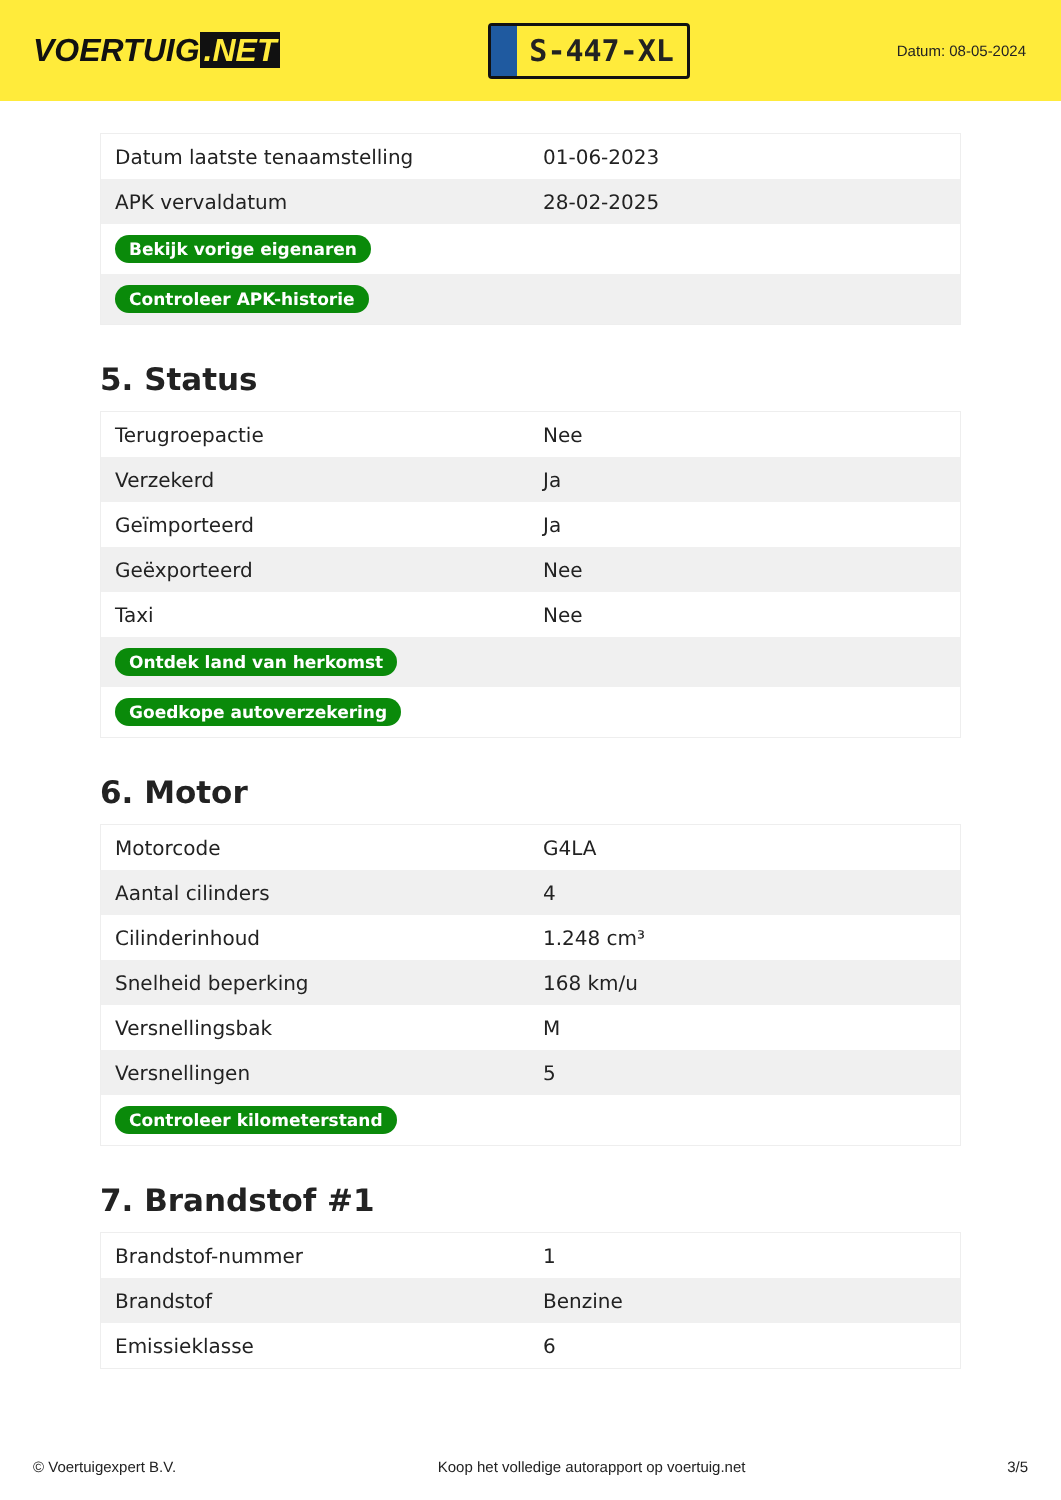VOERTUIG.NET
S-447-XL
Datum: 08-05-2024
| Datum laatste tenaamstelling | 01-06-2023 |
| APK vervaldatum | 28-02-2025 |
| Bekijk vorige eigenaren | |
| Controleer APK-historie | |
5. Status
| Terugroepactie | Nee |
| Verzekerd | Ja |
| Geïmporteerd | Ja |
| Geëxporteerd | Nee |
| Taxi | Nee |
| Ontdek land van herkomst | |
| Goedkope autoverzekering | |
6. Motor
| Motorcode | G4LA |
| Aantal cilinders | 4 |
| Cilinderinhoud | 1.248 cm³ |
| Snelheid beperking | 168 km/u |
| Versnellingsbak | M |
| Versnellingen | 5 |
| Controleer kilometerstand | |
7. Brandstof #1
| Brandstof-nummer | 1 |
| Brandstof | Benzine |
| Emissieklasse | 6 |
© Voertuigexpert B.V. Koop het volledige autorapport op voertuig.net 3/5